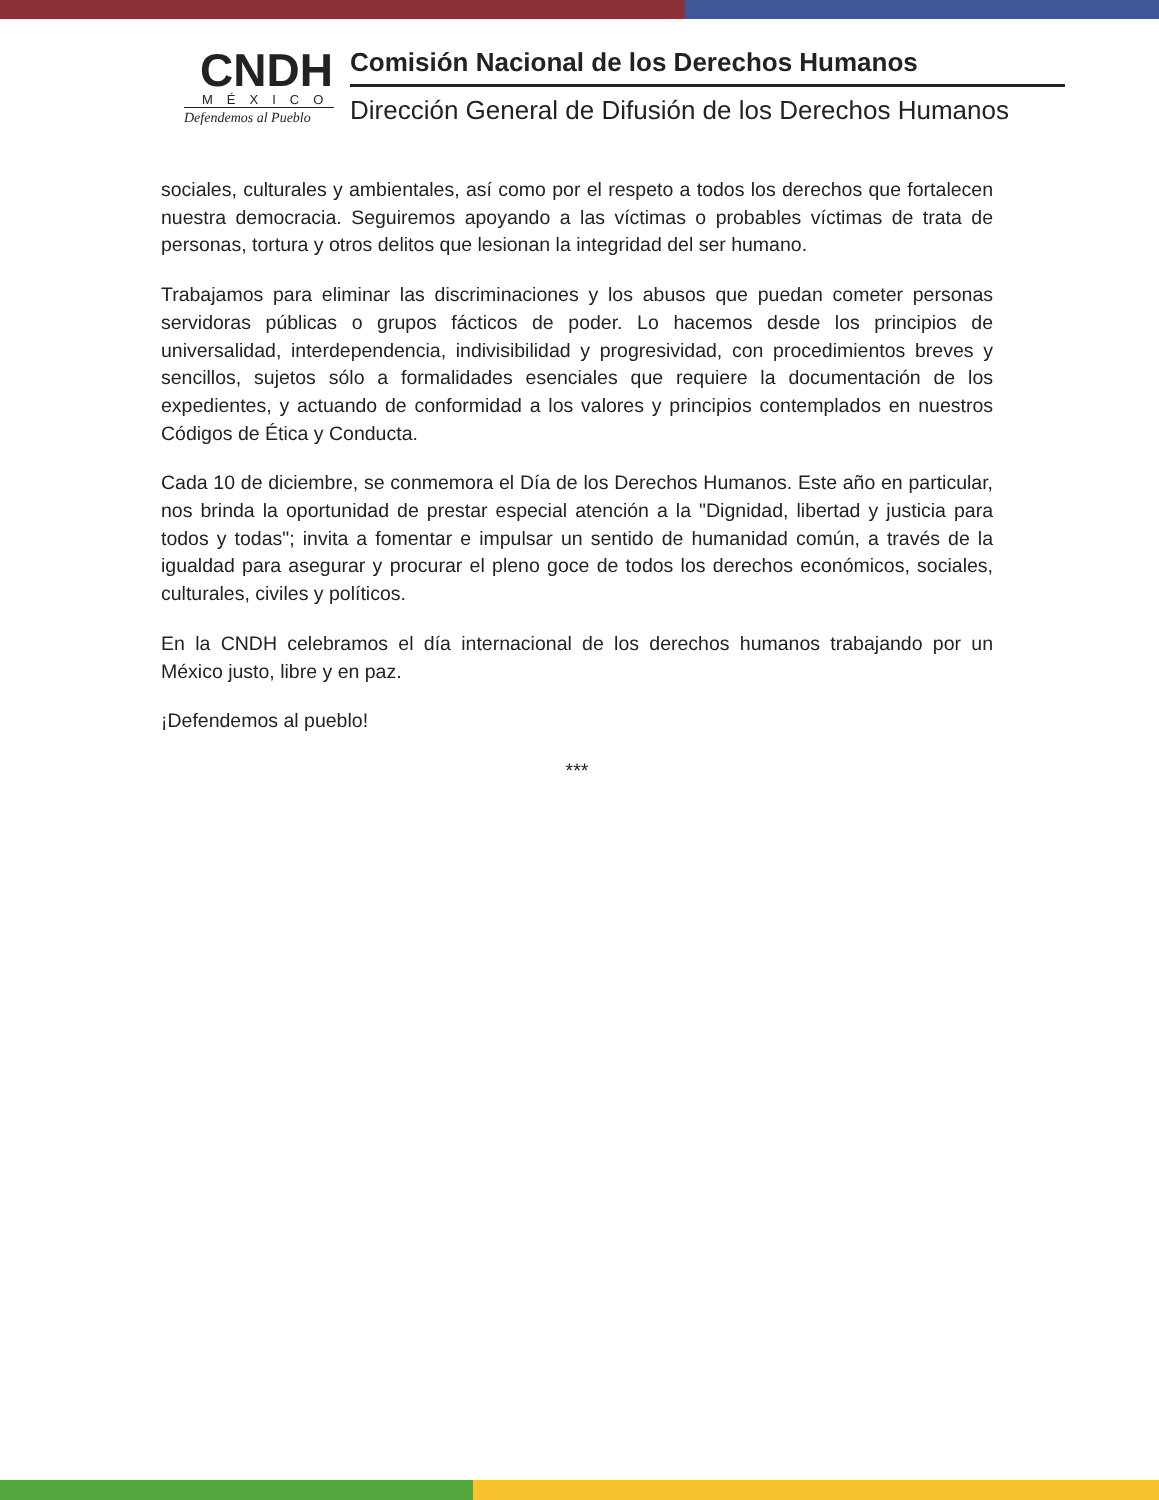CNDH
MÉXICO
Defendemos al Pueblo
Comisión Nacional de los Derechos Humanos
Dirección General de Difusión de los Derechos Humanos
sociales, culturales y ambientales, así como por el respeto a todos los derechos que fortalecen nuestra democracia. Seguiremos apoyando a las víctimas o probables víctimas de trata de personas, tortura y otros delitos que lesionan la integridad del ser humano.
Trabajamos para eliminar las discriminaciones y los abusos que puedan cometer personas servidoras públicas o grupos fácticos de poder. Lo hacemos desde los principios de universalidad, interdependencia, indivisibilidad y progresividad, con procedimientos breves y sencillos, sujetos sólo a formalidades esenciales que requiere la documentación de los expedientes, y actuando de conformidad a los valores y principios contemplados en nuestros Códigos de Ética y Conducta.
Cada 10 de diciembre, se conmemora el Día de los Derechos Humanos. Este año en particular, nos brinda la oportunidad de prestar especial atención a la "Dignidad, libertad y justicia para todos y todas"; invita a fomentar e impulsar un sentido de humanidad común, a través de la igualdad para asegurar y procurar el pleno goce de todos los derechos económicos, sociales, culturales, civiles y políticos.
En la CNDH celebramos el día internacional de los derechos humanos trabajando por un México justo, libre y en paz.
¡Defendemos al pueblo!
***